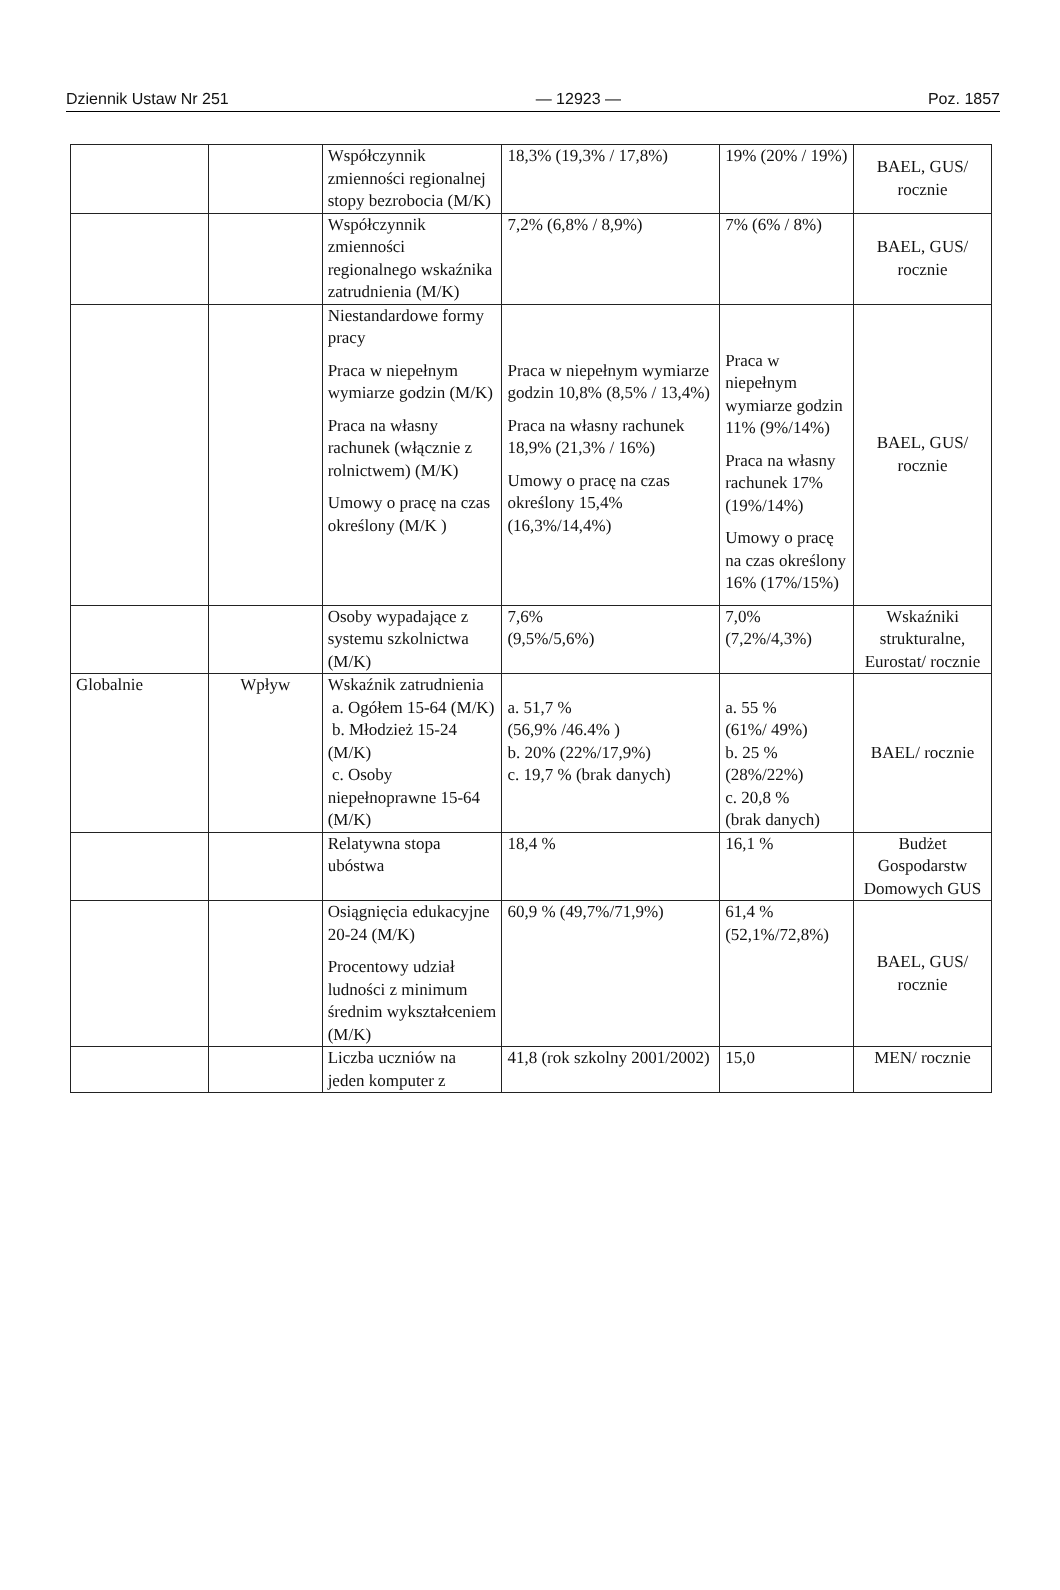Dziennik Ustaw Nr 251 — 12923 — Poz. 1857
| | | Współczynnik zmienności regionalnej stopy bezrobocia (M/K) | 18,3% (19,3% / 17,8%) | 19% (20% / 19%) | BAEL, GUS/ rocznie |
| | | Współczynnik zmienności regionalnego wskaźnika zatrudnienia (M/K) | 7,2% (6,8% / 8,9%) | 7% (6% / 8%) | BAEL, GUS/ rocznie |
| | | Niestandardowe formy pracy Praca w niepełnym wymiarze godzin (M/K) Praca na własny rachunek (włącznie z rolnictwem) (M/K) Umowy o pracę na czas określony (M/K ) | Praca w niepełnym wymiarze godzin 10,8% (8,5% / 13,4%) Praca na własny rachunek 18,9% (21,3% / 16%) Umowy o pracę na czas określony 15,4% (16,3%/14,4%) | Praca w niepełnym wymiarze godzin 11% (9%/14%) Praca na własny rachunek 17% (19%/14%) Umowy o pracę na czas określony 16% (17%/15%) | BAEL, GUS/ rocznie |
| | | Osoby wypadające z systemu szkolnictwa (M/K) | 7,6% (9,5%/5,6%) | 7,0% (7,2%/4,3%) | Wskaźniki strukturalne, Eurostat/ rocznie |
| Globalnie | Wpływ | Wskaźnik zatrudnienia a. Ogółem 15-64 (M/K) b. Młodzież 15-24 (M/K) c. Osoby niepełnoprawne 15-64 (M/K) | a. 51,7 % (56,9% /46.4% ) b. 20% (22%/17,9%) c. 19,7 % (brak danych) | a. 55 % (61%/ 49%) b. 25 % (28%/22%) c. 20,8 % (brak danych) | BAEL/ rocznie |
| | | Relatywna stopa ubóstwa | 18,4 % | 16,1 % | Budżet Gospodarstw Domowych GUS |
| | | Osiągnięcia edukacyjne 20-24 (M/K) Procentowy udział ludności z minimum średnim wykształceniem (M/K) | 60,9 % (49,7%/71,9%) | 61,4 % (52,1%/72,8%) | BAEL, GUS/ rocznie |
| | | Liczba uczniów na jeden komputer z | 41,8 (rok szkolny 2001/2002) | 15,0 | MEN/ rocznie |